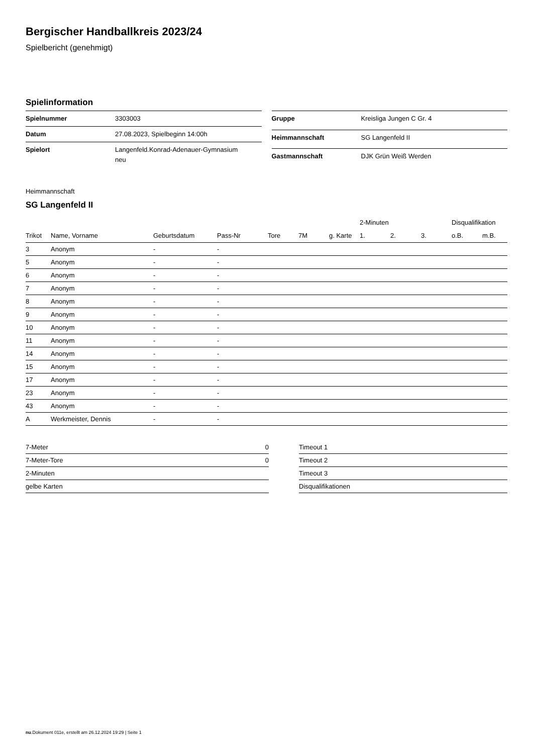Bergischer Handballkreis 2023/24
Spielbericht (genehmigt)
Spielinformation
| Spielnummer | 3303003 |
| Datum | 27.08.2023, Spielbeginn 14:00h |
| Spielort | Langenfeld.Konrad-Adenauer-Gymnasium neu |
| Gruppe | Kreisliga Jungen C Gr. 4 |
| Heimmannschaft | SG Langenfeld II |
| Gastmannschaft | DJK Grün Weiß Werden |
Heimmannschaft
SG Langenfeld II
| | | | | | | | 2-Minuten | | | Disqualifikation | |
| --- | --- | --- | --- | --- | --- | --- | --- | --- | --- | --- | --- |
| Trikot | Name, Vorname | Geburtsdatum | Pass-Nr | Tore | 7M | g. Karte | 1. | 2. | 3. | o.B. | m.B. |
| 3 | Anonym | - | - | | | | | | | | |
| 5 | Anonym | - | - | | | | | | | | |
| 6 | Anonym | - | - | | | | | | | | |
| 7 | Anonym | - | - | | | | | | | | |
| 8 | Anonym | - | - | | | | | | | | |
| 9 | Anonym | - | - | | | | | | | | |
| 10 | Anonym | - | - | | | | | | | | |
| 11 | Anonym | - | - | | | | | | | | |
| 14 | Anonym | - | - | | | | | | | | |
| 15 | Anonym | - | - | | | | | | | | |
| 17 | Anonym | - | - | | | | | | | | |
| 23 | Anonym | - | - | | | | | | | | |
| 43 | Anonym | - | - | | | | | | | | |
| A | Werkmeister, Dennis | - | - | | | | | | | | |
| 7-Meter | 0 |
| 7-Meter-Tore | 0 |
| 2-Minuten | |
| gelbe Karten | |
| Timeout 1 |
| Timeout 2 |
| Timeout 3 |
| Disqualifikationen |
nu.Dokument 011e, erstellt am 26.12.2024 19:29 | Seite 1